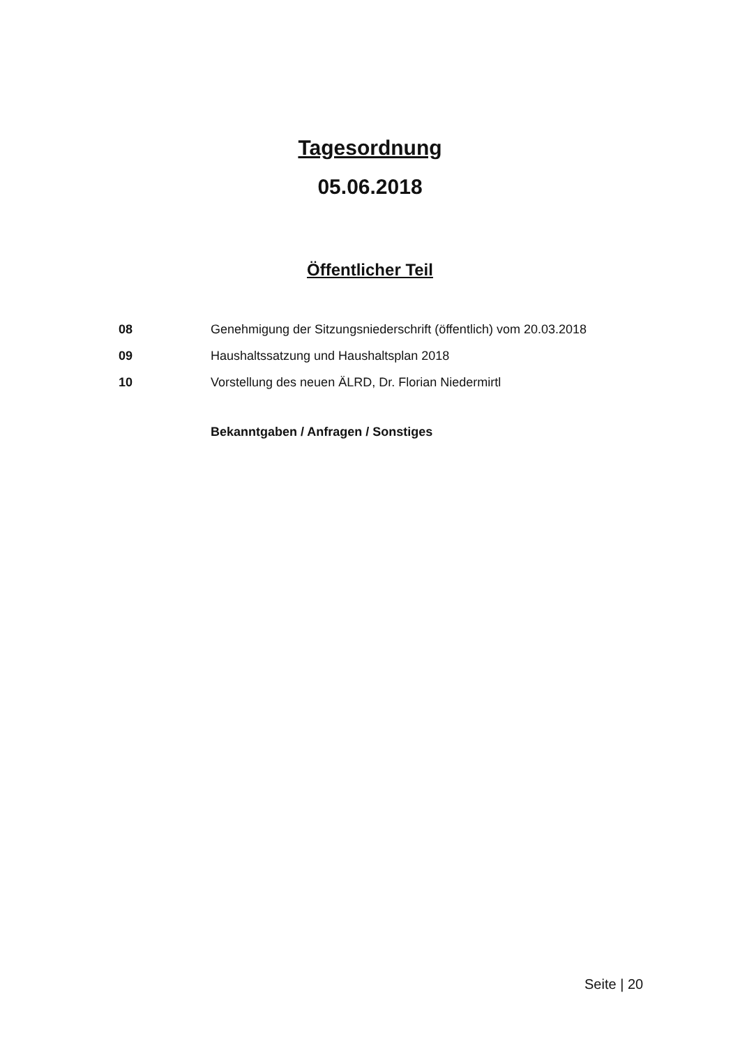Tagesordnung
05.06.2018
Öffentlicher Teil
| 08 | Genehmigung der Sitzungsniederschrift (öffentlich) vom 20.03.2018 |
| 09 | Haushaltssatzung und Haushaltsplan 2018 |
| 10 | Vorstellung des neuen ÄLRD, Dr. Florian Niedermirtl |
Bekanntgaben / Anfragen / Sonstiges
Seite | 20